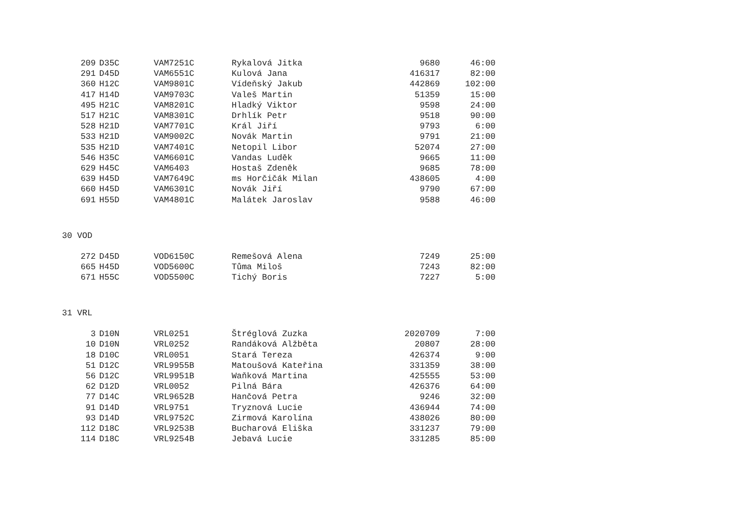| 209 | D35C | VAM7251C | Rykalová Jitka | 9680 | 46:00 |
| 291 | D45D | VAM6551C | Kulová Jana | 416317 | 82:00 |
| 360 | H12C | VAM9801C | Vídeňský Jakub | 442869 | 102:00 |
| 417 | H14D | VAM9703C | Valeš Martin | 51359 | 15:00 |
| 495 | H21C | VAM8201C | Hladký Viktor | 9598 | 24:00 |
| 517 | H21C | VAM8301C | Drhlík Petr | 9518 | 90:00 |
| 528 | H21D | VAM7701C | Král Jiří | 9793 | 6:00 |
| 533 | H21D | VAM9002C | Novák Martin | 9791 | 21:00 |
| 535 | H21D | VAM7401C | Netopil Libor | 52074 | 27:00 |
| 546 | H35C | VAM6601C | Vandas Luděk | 9665 | 11:00 |
| 629 | H45C | VAM6403 | Hostaš Zdeněk | 9685 | 78:00 |
| 639 | H45D | VAM7649C | ms Horčičák Milan | 438605 | 4:00 |
| 660 | H45D | VAM6301C | Novák Jiří | 9790 | 67:00 |
| 691 | H55D | VAM4801C | Malátek Jaroslav | 9588 | 46:00 |
30 VOD
| 272 | D45D | VOD6150C | Remešová Alena | 7249 | 25:00 |
| 665 | H45D | VOD5600C | Tůma Miloš | 7243 | 82:00 |
| 671 | H55C | VOD5500C | Tichý Boris | 7227 | 5:00 |
31 VRL
| 3 | D10N | VRL0251 | Štréglová Zuzka | 2020709 | 7:00 |
| 10 | D10N | VRL0252 | Randáková Alžběta | 20807 | 28:00 |
| 18 | D10C | VRL0051 | Stará Tereza | 426374 | 9:00 |
| 51 | D12C | VRL9955B | Matoušová Kateřina | 331359 | 38:00 |
| 56 | D12C | VRL9951B | Waňková Martina | 425555 | 53:00 |
| 62 | D12D | VRL0052 | Pilná Bára | 426376 | 64:00 |
| 77 | D14C | VRL9652B | Hančová Petra | 9246 | 32:00 |
| 91 | D14D | VRL9751 | Tryznová Lucie | 436944 | 74:00 |
| 93 | D14D | VRL9752C | Zirmová Karolína | 438026 | 80:00 |
| 112 | D18C | VRL9253B | Bucharová Eliška | 331237 | 79:00 |
| 114 | D18C | VRL9254B | Jebavá Lucie | 331285 | 85:00 |